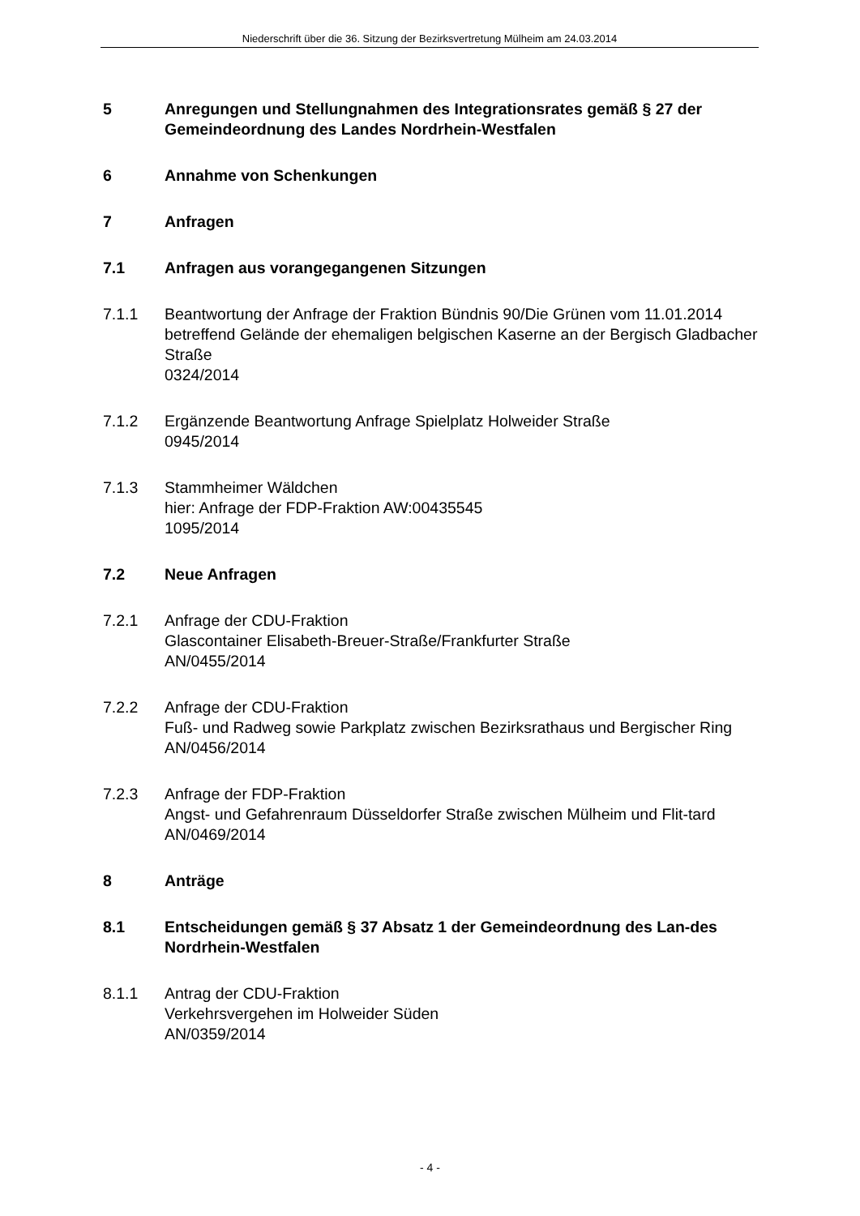Niederschrift über die 36. Sitzung der Bezirksvertretung Mülheim am 24.03.2014
5 Anregungen und Stellungnahmen des Integrationsrates gemäß § 27 der Gemeindeordnung des Landes Nordrhein-Westfalen
6 Annahme von Schenkungen
7 Anfragen
7.1 Anfragen aus vorangegangenen Sitzungen
7.1.1 Beantwortung der Anfrage der Fraktion Bündnis 90/Die Grünen vom 11.01.2014 betreffend Gelände der ehemaligen belgischen Kaserne an der Bergisch Gladbacher Straße
0324/2014
7.1.2 Ergänzende Beantwortung Anfrage Spielplatz Holweider Straße
0945/2014
7.1.3 Stammheimer Wäldchen
hier: Anfrage der FDP-Fraktion AW:00435545
1095/2014
7.2 Neue Anfragen
7.2.1 Anfrage der CDU-Fraktion
Glascontainer Elisabeth-Breuer-Straße/Frankfurter Straße
AN/0455/2014
7.2.2 Anfrage der CDU-Fraktion
Fuß- und Radweg sowie Parkplatz zwischen Bezirksrathaus und Bergischer Ring
AN/0456/2014
7.2.3 Anfrage der FDP-Fraktion
Angst- und Gefahrenraum Düsseldorfer Straße zwischen Mülheim und Flit-tard
AN/0469/2014
8 Anträge
8.1 Entscheidungen gemäß § 37 Absatz 1 der Gemeindeordnung des Lan-des Nordrhein-Westfalen
8.1.1 Antrag der CDU-Fraktion
Verkehrsvergehen im Holweider Süden
AN/0359/2014
- 4 -